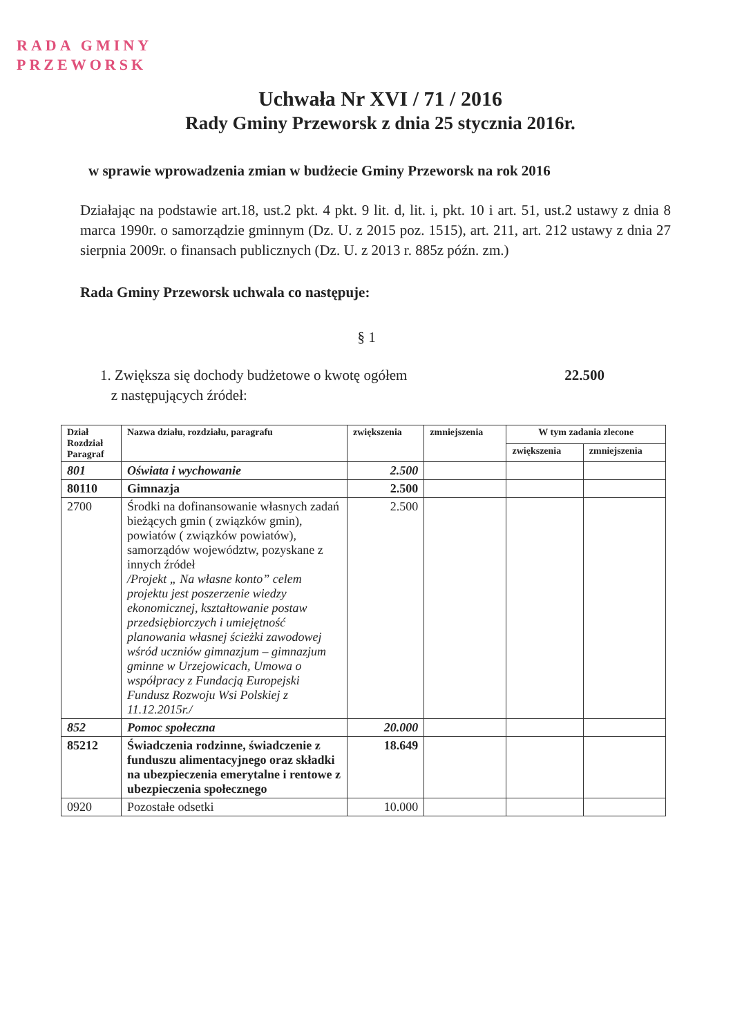RADA GMINY
PRZEWORSK
Uchwała Nr XVI / 71 / 2016
Rady Gminy Przeworsk z dnia 25 stycznia 2016r.
w sprawie wprowadzenia zmian w budżecie Gminy Przeworsk na rok 2016
Działając na podstawie art.18, ust.2 pkt. 4 pkt. 9 lit. d, lit. i, pkt. 10 i art. 51, ust.2 ustawy z dnia 8 marca 1990r. o samorządzie gminnym (Dz. U. z 2015 poz. 1515), art. 211, art. 212 ustawy z dnia 27 sierpnia 2009r. o finansach publicznych (Dz. U. z 2013 r. 885z późn. zm.)
Rada Gminy Przeworsk uchwala co następuje:
§ 1
1. Zwiększa się dochody budżetowe o kwotę ogółem
z następujących źródeł: 22.500
| Dział Rozdział Paragraf | Nazwa działu, rozdziału, paragrafu | zwiększenia | zmniejszenia | W tym zadania zlecone | |
| --- | --- | --- | --- | --- | --- |
| | | | | zwiększenia | zmniejszenia |
| 801 | Oświata i wychowanie | 2.500 | | | |
| 80110 | Gimnazja | 2.500 | | | |
| 2700 | Środki na dofinansowanie własnych zadań bieżących gmin ( związków gmin), powiatów ( związków powiatów), samorządów województw, pozyskane z innych źródeł /Projekt „ Na własne konto” celem projektu jest poszerzenie wiedzy ekonomicznej, kształtowanie postaw przedsiębiorczych i umiejętność planowania własnej ścieżki zawodowej wśród uczniów gimnazjum – gimnazjum gminne w Urzejowicach, Umowa o współpracy z Fundacją Europejski Fundusz Rozwoju Wsi Polskiej z 11.12.2015r./ | 2.500 | | | |
| 852 | Pomoc społeczna | 20.000 | | | |
| 85212 | Świadczenia rodzinne, świadczenie z funduszu alimentacyjnego oraz składki na ubezpieczenia emerytalne i rentowe z ubezpieczenia społecznego | 18.649 | | | |
| 0920 | Pozostałe odsetki | 10.000 | | | |